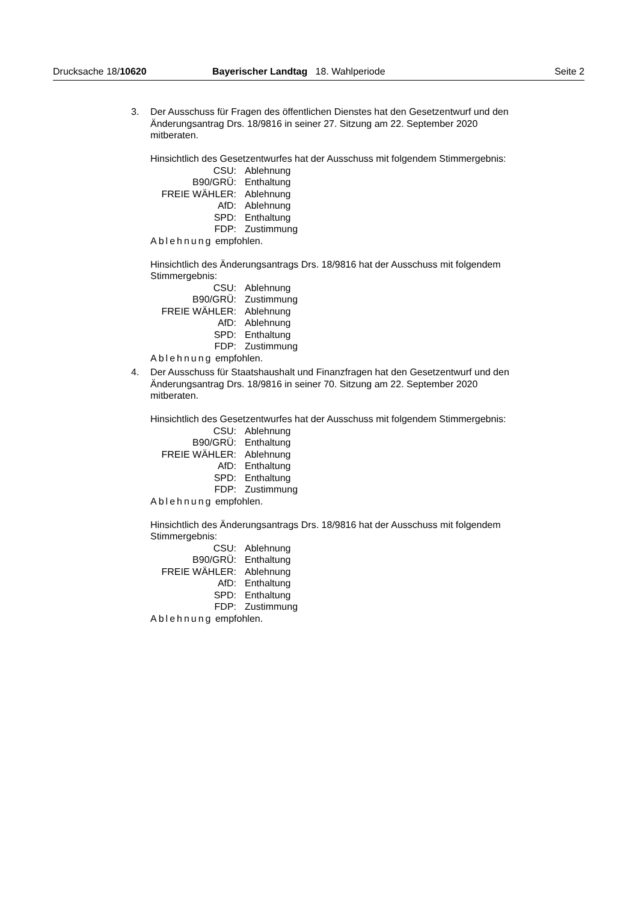Drucksache 18/10620 Bayerischer Landtag 18. Wahlperiode Seite 2
3. Der Ausschuss für Fragen des öffentlichen Dienstes hat den Gesetzentwurf und den Änderungsantrag Drs. 18/9816 in seiner 27. Sitzung am 22. September 2020 mitberaten.
Hinsichtlich des Gesetzentwurfes hat der Ausschuss mit folgendem Stimmergebnis:
| CSU: | Ablehnung |
| B90/GRÜ: | Enthaltung |
| FREIE WÄHLER: | Ablehnung |
| AfD: | Ablehnung |
| SPD: | Enthaltung |
| FDP: | Zustimmung |
Ablehnung empfohlen.
Hinsichtlich des Änderungsantrags Drs. 18/9816 hat der Ausschuss mit folgendem Stimmergebnis:
| CSU: | Ablehnung |
| B90/GRÜ: | Zustimmung |
| FREIE WÄHLER: | Ablehnung |
| AfD: | Ablehnung |
| SPD: | Enthaltung |
| FDP: | Zustimmung |
Ablehnung empfohlen.
4. Der Ausschuss für Staatshaushalt und Finanzfragen hat den Gesetzentwurf und den Änderungsantrag Drs. 18/9816 in seiner 70. Sitzung am 22. September 2020 mitberaten.
Hinsichtlich des Gesetzentwurfes hat der Ausschuss mit folgendem Stimmergebnis:
| CSU: | Ablehnung |
| B90/GRÜ: | Enthaltung |
| FREIE WÄHLER: | Ablehnung |
| AfD: | Enthaltung |
| SPD: | Enthaltung |
| FDP: | Zustimmung |
Ablehnung empfohlen.
Hinsichtlich des Änderungsantrags Drs. 18/9816 hat der Ausschuss mit folgendem Stimmergebnis:
| CSU: | Ablehnung |
| B90/GRÜ: | Enthaltung |
| FREIE WÄHLER: | Ablehnung |
| AfD: | Enthaltung |
| SPD: | Enthaltung |
| FDP: | Zustimmung |
Ablehnung empfohlen.